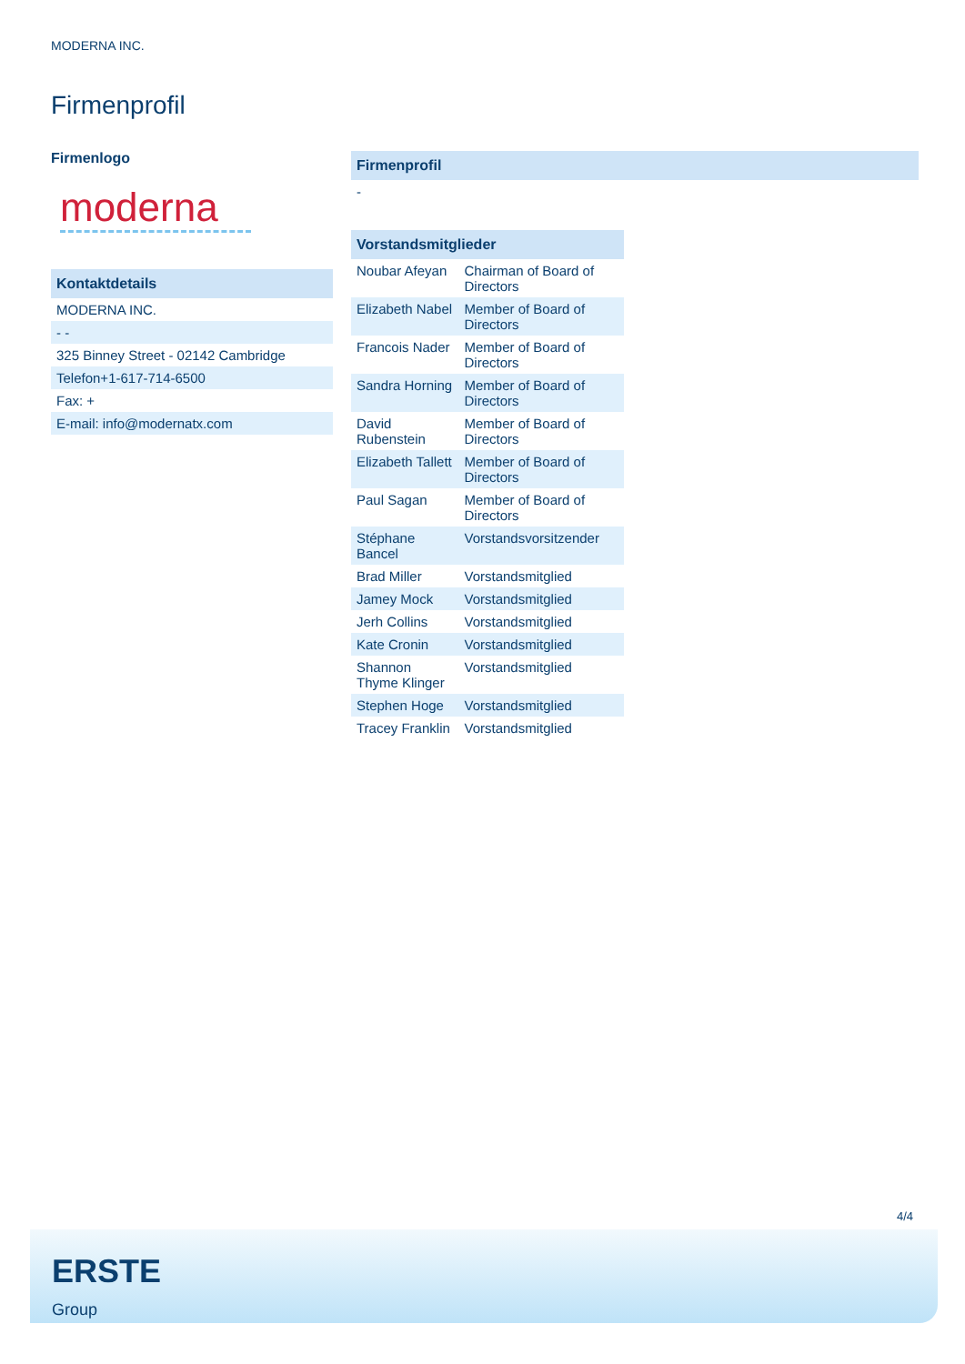MODERNA INC.
Firmenprofil
Firmenlogo
moderna
| Kontaktdetails |
| --- |
| MODERNA INC. |
| - - |
| 325 Binney Street - 02142 Cambridge |
| Telefon+1-617-714-6500 |
| Fax: + |
| E-mail: info@modernatx.com |
| Firmenprofil |
| --- |
| - |
| Vorstandsmitglieder | |
| --- | --- |
| Noubar Afeyan | Chairman of Board of Directors |
| Elizabeth Nabel | Member of Board of Directors |
| Francois Nader | Member of Board of Directors |
| Sandra Horning | Member of Board of Directors |
| David Rubenstein | Member of Board of Directors |
| Elizabeth Tallett | Member of Board of Directors |
| Paul Sagan | Member of Board of Directors |
| Stéphane Bancel | Vorstandsvorsitzender |
| Brad Miller | Vorstandsmitglied |
| Jamey Mock | Vorstandsmitglied |
| Jerh Collins | Vorstandsmitglied |
| Kate Cronin | Vorstandsmitglied |
| Shannon Thyme Klinger | Vorstandsmitglied |
| Stephen Hoge | Vorstandsmitglied |
| Tracey Franklin | Vorstandsmitglied |
4/4
ERSTE
Group